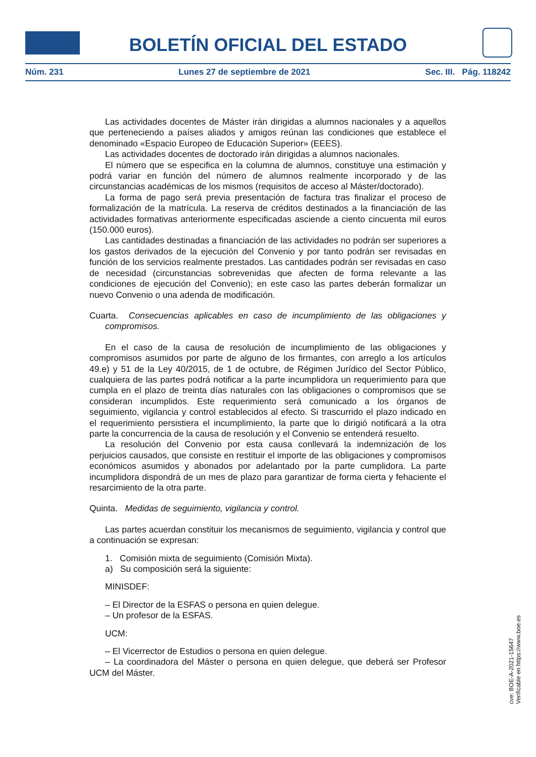BOLETÍN OFICIAL DEL ESTADO
Núm. 231 Lunes 27 de septiembre de 2021 Sec. III. Pág. 118242
Las actividades docentes de Máster irán dirigidas a alumnos nacionales y a aquellos que perteneciendo a países aliados y amigos reúnan las condiciones que establece el denominado «Espacio Europeo de Educación Superior» (EEES).
Las actividades docentes de doctorado irán dirigidas a alumnos nacionales.
El número que se especifica en la columna de alumnos, constituye una estimación y podrá variar en función del número de alumnos realmente incorporado y de las circunstancias académicas de los mismos (requisitos de acceso al Máster/doctorado).
La forma de pago será previa presentación de factura tras finalizar el proceso de formalización de la matrícula. La reserva de créditos destinados a la financiación de las actividades formativas anteriormente especificadas asciende a ciento cincuenta mil euros (150.000 euros).
Las cantidades destinadas a financiación de las actividades no podrán ser superiores a los gastos derivados de la ejecución del Convenio y por tanto podrán ser revisadas en función de los servicios realmente prestados. Las cantidades podrán ser revisadas en caso de necesidad (circunstancias sobrevenidas que afecten de forma relevante a las condiciones de ejecución del Convenio); en este caso las partes deberán formalizar un nuevo Convenio o una adenda de modificación.
Cuarta. Consecuencias aplicables en caso de incumplimiento de las obligaciones y compromisos.
En el caso de la causa de resolución de incumplimiento de las obligaciones y compromisos asumidos por parte de alguno de los firmantes, con arreglo a los artículos 49.e) y 51 de la Ley 40/2015, de 1 de octubre, de Régimen Jurídico del Sector Público, cualquiera de las partes podrá notificar a la parte incumplidora un requerimiento para que cumpla en el plazo de treinta días naturales con las obligaciones o compromisos que se consideran incumplidos. Este requerimiento será comunicado a los órganos de seguimiento, vigilancia y control establecidos al efecto. Si trascurrido el plazo indicado en el requerimiento persistiera el incumplimiento, la parte que lo dirigió notificará a la otra parte la concurrencia de la causa de resolución y el Convenio se entenderá resuelto.
La resolución del Convenio por esta causa conllevará la indemnización de los perjuicios causados, que consiste en restituir el importe de las obligaciones y compromisos económicos asumidos y abonados por adelantado por la parte cumplidora. La parte incumplidora dispondrá de un mes de plazo para garantizar de forma cierta y fehaciente el resarcimiento de la otra parte.
Quinta. Medidas de seguimiento, vigilancia y control.
Las partes acuerdan constituir los mecanismos de seguimiento, vigilancia y control que a continuación se expresan:
1. Comisión mixta de seguimiento (Comisión Mixta).
a) Su composición será la siguiente:
MINISDEF:
– El Director de la ESFAS o persona en quien delegue.
– Un profesor de la ESFAS.
UCM:
– El Vicerrector de Estudios o persona en quien delegue.
– La coordinadora del Máster o persona en quien delegue, que deberá ser Profesor UCM del Máster.
cve: BOE-A-2021-15647
Verificable en https://www.boe.es